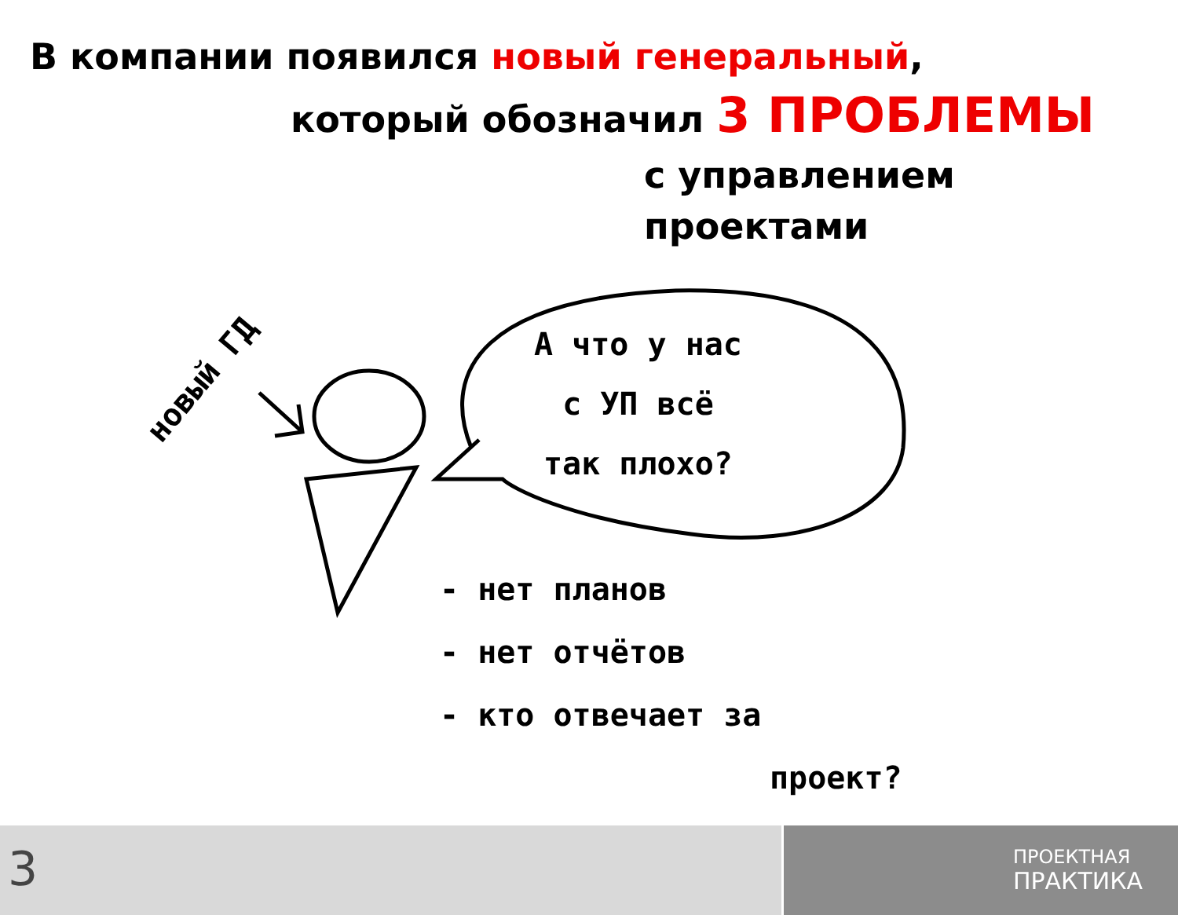В компании появился новый генеральный,
который обозначил 3 ПРОБЛЕМЫ
с управлением проектами
новый ГД
А что у нас
с УП всё
так плохо?
- нет планов
- нет отчётов
- кто отвечает за
проект?
3
ПРОЕКТНАЯ
ПРАКТИКА